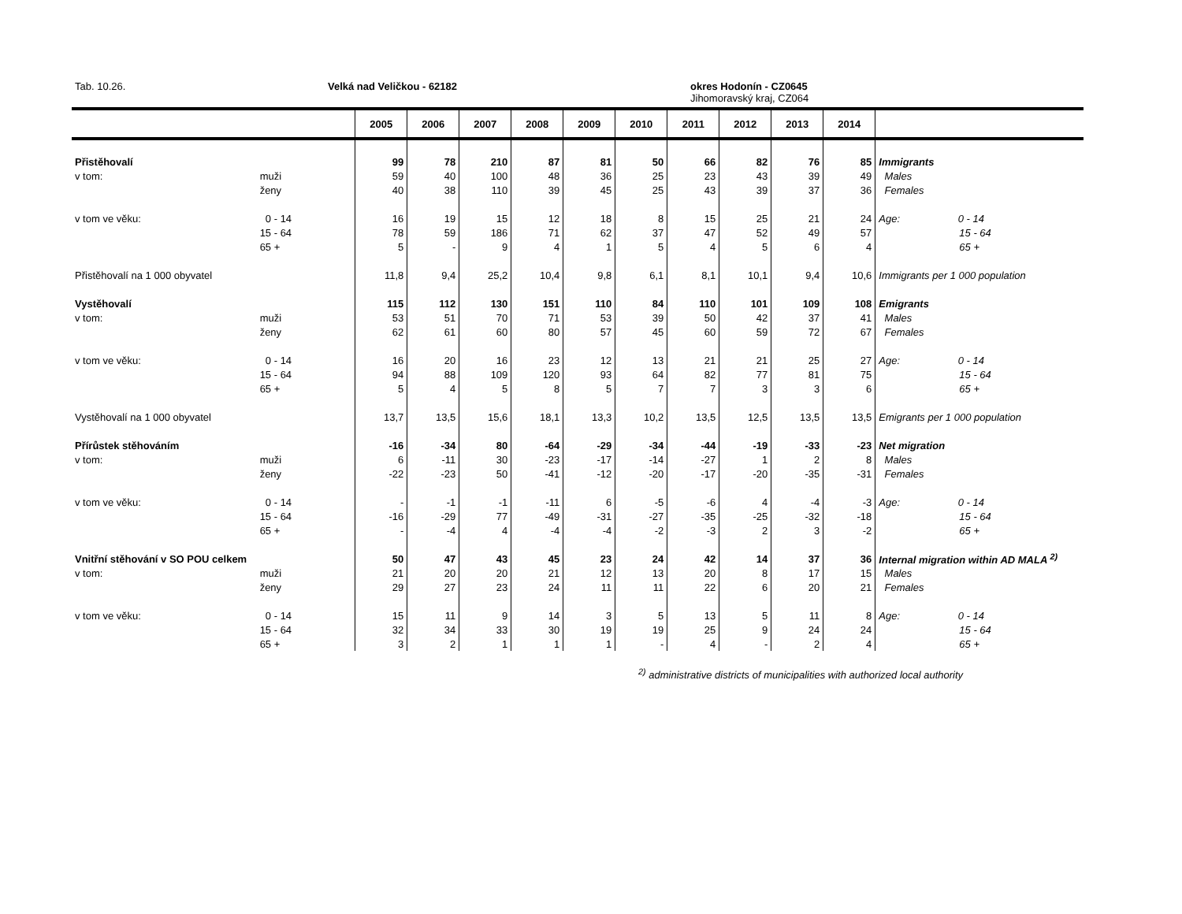Tab. 10.26. Velká nad Veličkou - 62182
okres Hodonín - CZ0645
Jihomoravský kraj, CZ064
| | | 2005 | 2006 | 2007 | 2008 | 2009 | 2010 | 2011 | 2012 | 2013 | 2014 | |
| --- | --- | --- | --- | --- | --- | --- | --- | --- | --- | --- | --- | --- |
| Přistěhovalí | | 99 | 78 | 210 | 87 | 81 | 50 | 66 | 82 | 76 | 85 | Immigrants |
| v tom: | muži | 59 | 40 | 100 | 48 | 36 | 25 | 23 | 43 | 39 | 49 | Males |
| | ženy | 40 | 38 | 110 | 39 | 45 | 25 | 43 | 39 | 37 | 36 | Females |
| v tom ve věku: | 0 - 14 | 16 | 19 | 15 | 12 | 18 | 8 | 15 | 25 | 21 | 24 | Age: 0 - 14 |
| | 15 - 64 | 78 | 59 | 186 | 71 | 62 | 37 | 47 | 52 | 49 | 57 | 15 - 64 |
| | 65 + | 5 | - | 9 | 4 | 1 | 5 | 4 | 5 | 6 | 4 | 65 + |
| Přistěhovalí na 1 000 obyvatel | | 11,8 | 9,4 | 25,2 | 10,4 | 9,8 | 6,1 | 8,1 | 10,1 | 9,4 | 10,6 | Immigrants per 1 000 population |
| Vystěhovalí | | 115 | 112 | 130 | 151 | 110 | 84 | 110 | 101 | 109 | 108 | Emigrants |
| v tom: | muži | 53 | 51 | 70 | 71 | 53 | 39 | 50 | 42 | 37 | 41 | Males |
| | ženy | 62 | 61 | 60 | 80 | 57 | 45 | 60 | 59 | 72 | 67 | Females |
| v tom ve věku: | 0 - 14 | 16 | 20 | 16 | 23 | 12 | 13 | 21 | 21 | 25 | 27 | Age: 0 - 14 |
| | 15 - 64 | 94 | 88 | 109 | 120 | 93 | 64 | 82 | 77 | 81 | 75 | 15 - 64 |
| | 65 + | 5 | 4 | 5 | 8 | 5 | 7 | 7 | 3 | 3 | 6 | 65 + |
| Vystěhovalí na 1 000 obyvatel | | 13,7 | 13,5 | 15,6 | 18,1 | 13,3 | 10,2 | 13,5 | 12,5 | 13,5 | 13,5 | Emigrants per 1 000 population |
| Přírůstek stěhováním | | -16 | -34 | 80 | -64 | -29 | -34 | -44 | -19 | -33 | -23 | Net migration |
| v tom: | muži | 6 | -11 | 30 | -23 | -17 | -14 | -27 | 1 | 2 | 8 | Males |
| | ženy | -22 | -23 | 50 | -41 | -12 | -20 | -17 | -20 | -35 | -31 | Females |
| v tom ve věku: | 0 - 14 | - | -1 | -1 | -11 | 6 | -5 | -6 | 4 | -4 | -3 | Age: 0 - 14 |
| | 15 - 64 | -16 | -29 | 77 | -49 | -31 | -27 | -35 | -25 | -32 | -18 | 15 - 64 |
| | 65 + | - | -4 | 4 | -4 | -4 | -2 | -3 | 2 | 3 | -2 | 65 + |
| Vnitřní stěhování v SO POU celkem | | 50 | 47 | 43 | 45 | 23 | 24 | 42 | 14 | 37 | 36 | Internal migration within AD MALA <sup>2)</sup> |
| v tom: | muži | 21 | 20 | 20 | 21 | 12 | 13 | 20 | 8 | 17 | 15 | Males |
| | ženy | 29 | 27 | 23 | 24 | 11 | 11 | 22 | 6 | 20 | 21 | Females |
| v tom ve věku: | 0 - 14 | 15 | 11 | 9 | 14 | 3 | 5 | 13 | 5 | 11 | 8 | Age: 0 - 14 |
| | 15 - 64 | 32 | 34 | 33 | 30 | 19 | 19 | 25 | 9 | 24 | 24 | 15 - 64 |
| | 65 + | 3 | 2 | 1 | 1 | 1 | - | 4 | - | 2 | 4 | 65 + |
<sup>2)</sup> administrative districts of municipalities with authorized local authority